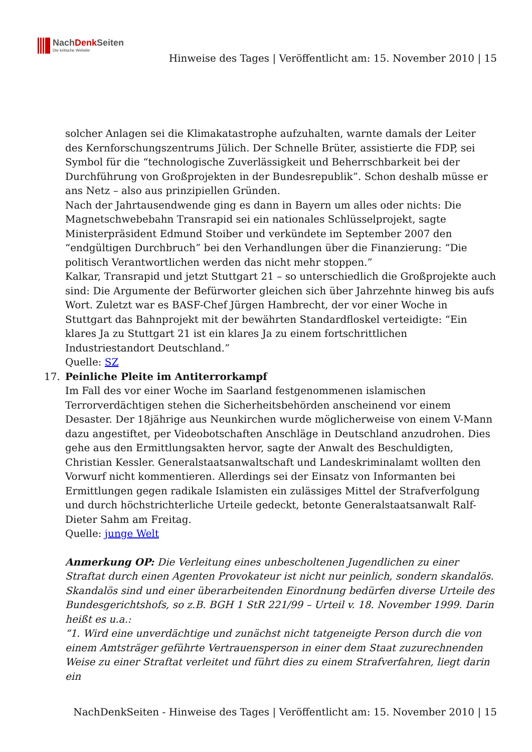NachDenk Seiten
Die kritische Website
Hinweise des Tages | Veröffentlicht am: 15. November 2010 | 15
solcher Anlagen sei die Klimakatastrophe aufzuhalten, warnte damals der Leiter des Kernforschungszentrums Jülich. Der Schnelle Brüter, assistierte die FDP, sei Symbol für die “technologische Zuverlässigkeit und Beherrschbarkeit bei der Durchführung von Großprojekten in der Bundesrepublik”. Schon deshalb müsse er ans Netz – also aus prinzipiellen Gründen.
Nach der Jahrtausendwende ging es dann in Bayern um alles oder nichts: Die Magnetschwebebahn Transrapid sei ein nationales Schlüsselprojekt, sagte Ministerpräsident Edmund Stoiber und verkündete im September 2007 den “endgültigen Durchbruch” bei den Verhandlungen über die Finanzierung: “Die politisch Verantwortlichen werden das nicht mehr stoppen.”
Kalkar, Transrapid und jetzt Stuttgart 21 – so unterschiedlich die Großprojekte auch sind: Die Argumente der Befürworter gleichen sich über Jahrzehnte hinweg bis aufs Wort. Zuletzt war es BASF-Chef Jürgen Hambrecht, der vor einer Woche in Stuttgart das Bahnprojekt mit der bewährten Standardfloskel verteidigte: “Ein klares Ja zu Stuttgart 21 ist ein klares Ja zu einem fortschrittlichen Industriestandort Deutschland.”
Quelle: SZ
17. Peinliche Pleite im Antiterrorkampf
Im Fall des vor einer Woche im Saarland festgenommenen islamischen Terrorverdächtigen stehen die Sicherheitsbehörden anscheinend vor einem Desaster. Der 18jährige aus Neunkirchen wurde möglicherweise von einem V-Mann dazu angestiftet, per Videobotschaften Anschläge in Deutschland anzudrohen. Dies gehe aus den Ermittlungsakten hervor, sagte der Anwalt des Beschuldigten, Christian Kessler. Generalstaatsanwaltschaft und Landeskriminalamt wollten den Vorwurf nicht kommentieren. Allerdings sei der Einsatz von Informanten bei Ermittlungen gegen radikale Islamisten ein zulässiges Mittel der Strafverfolgung und durch höchstrichterliche Urteile gedeckt, betonte Generalstaatsanwalt Ralf-Dieter Sahm am Freitag.
Quelle: junge Welt
Anmerkung OP: Die Verleitung eines unbescholtenen Jugendlichen zu einer Straftat durch einen Agenten Provokateur ist nicht nur peinlich, sondern skandalös. Skandalös sind und einer überarbeitenden Einordnung bedürfen diverse Urteile des Bundesgerichtshofs, so z.B. BGH 1 StR 221/99 – Urteil v. 18. November 1999. Darin heißt es u.a.:
“1. Wird eine unverdächtige und zunächst nicht tatgeneigte Person durch die von einem Amtsträger geführte Vertrauensperson in einer dem Staat zuzurechnenden Weise zu einer Straftat verleitet und führt dies zu einem Strafverfahren, liegt darin ein
NachDenkSeiten - Hinweise des Tages | Veröffentlicht am: 15. November 2010 | 15